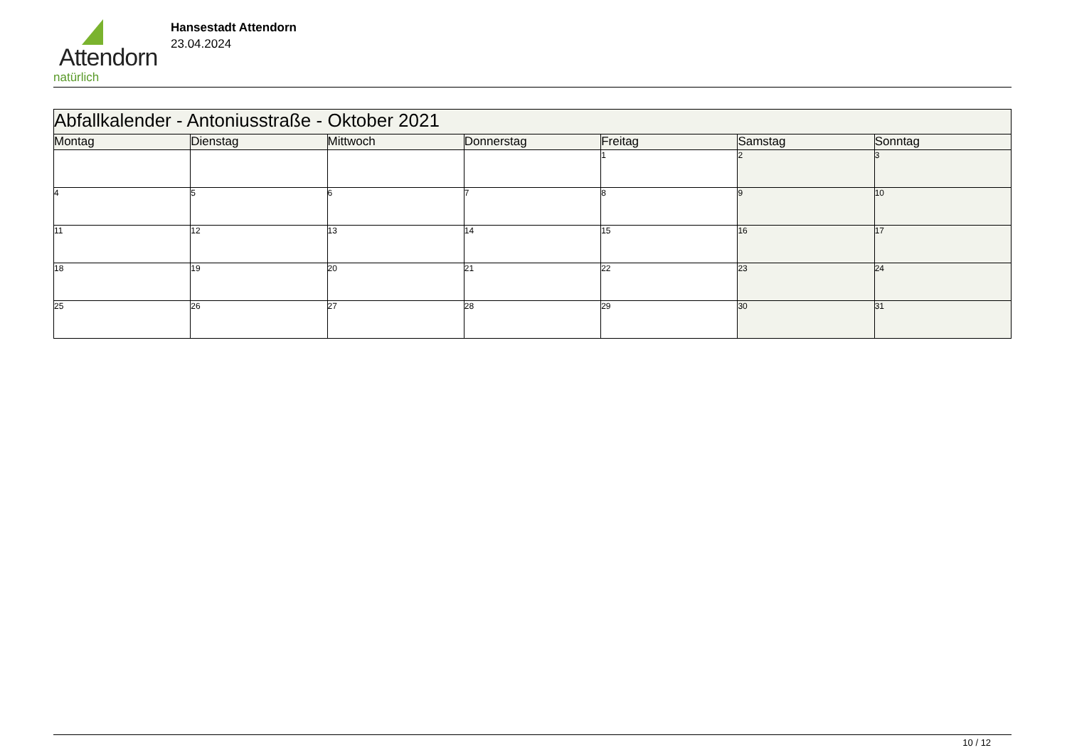Attendorn
natürlich
Hansestadt Attendorn
23.04.2024
| Abfallkalender - Antoniusstraße - Oktober 2021 | | | | | | |
| Montag | Dienstag | Mittwoch | Donnerstag | Freitag | Samstag | Sonntag |
| | | | | 1 | 2 | 3 |
| 4 | 5 | 6 | 7 | 8 | 9 | 10 |
| 11 | 12 | 13 | 14 | 15 | 16 | 17 |
| 18 | 19 | 20 | 21 | 22 | 23 | 24 |
| 25 | 26 | 27 | 28 | 29 | 30 | 31 |
10 / 12